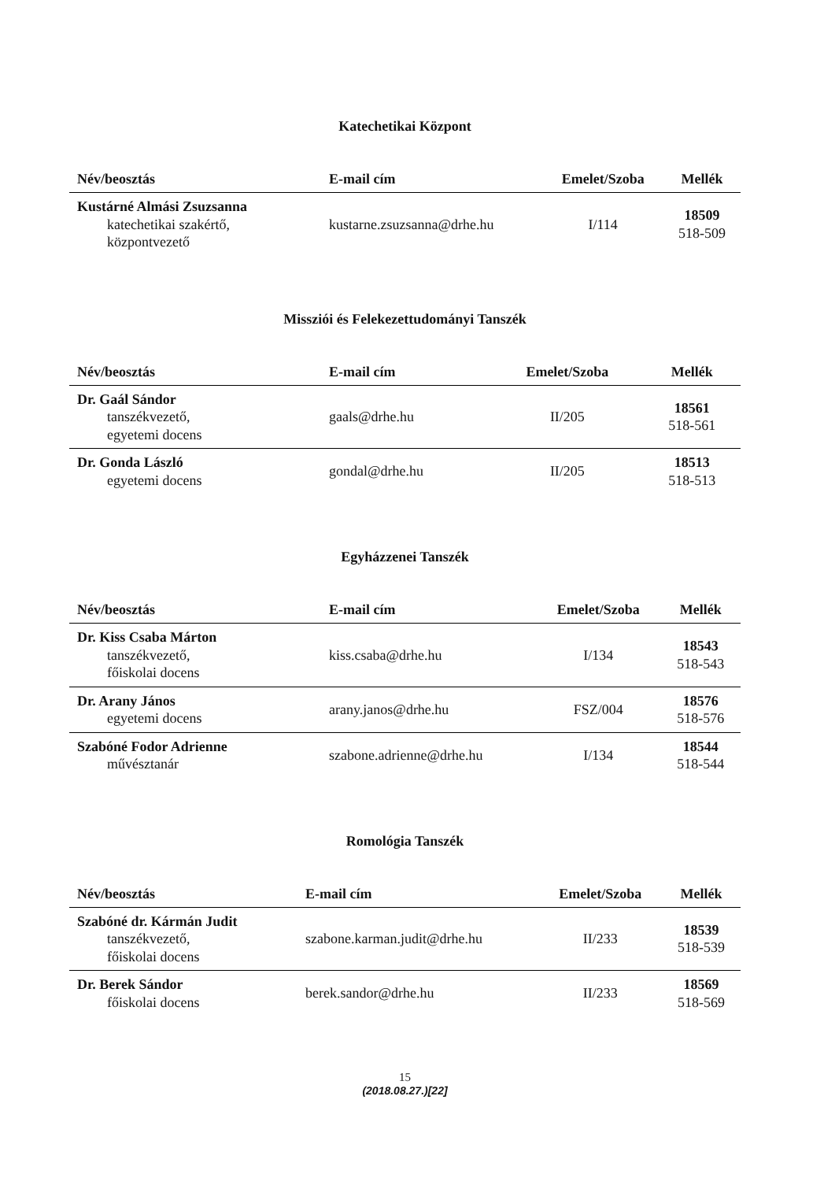Katechetikai Központ
| Név/beosztás | E-mail cím | Emelet/Szoba | Mellék |
| --- | --- | --- | --- |
| Kustárné Almási Zsuzsanna katechetikai szakértő, központvezető | kustarne.zsuzsanna@drhe.hu | I/114 | 18509 518-509 |
Missziói és Felekezettudományi Tanszék
| Név/beosztás | E-mail cím | Emelet/Szoba | Mellék |
| --- | --- | --- | --- |
| Dr. Gaál Sándor tanszékvezető, egyetemi docens | gaals@drhe.hu | II/205 | 18561 518-561 |
| Dr. Gonda László egyetemi docens | gondal@drhe.hu | II/205 | 18513 518-513 |
Egyházzenei Tanszék
| Név/beosztás | E-mail cím | Emelet/Szoba | Mellék |
| --- | --- | --- | --- |
| Dr. Kiss Csaba Márton tanszékvezető, főiskolai docens | kiss.csaba@drhe.hu | I/134 | 18543 518-543 |
| Dr. Arany János egyetemi docens | arany.janos@drhe.hu | FSZ/004 | 18576 518-576 |
| Szabóné Fodor Adrienne művésztanár | szabone.adrienne@drhe.hu | I/134 | 18544 518-544 |
Romológia Tanszék
| Név/beosztás | E-mail cím | Emelet/Szoba | Mellék |
| --- | --- | --- | --- |
| Szabóné dr. Kármán Judit tanszékvezető, főiskolai docens | szabone.karman.judit@drhe.hu | II/233 | 18539 518-539 |
| Dr. Berek Sándor főiskolai docens | berek.sandor@drhe.hu | II/233 | 18569 518-569 |
15
(2018.08.27.)[22]